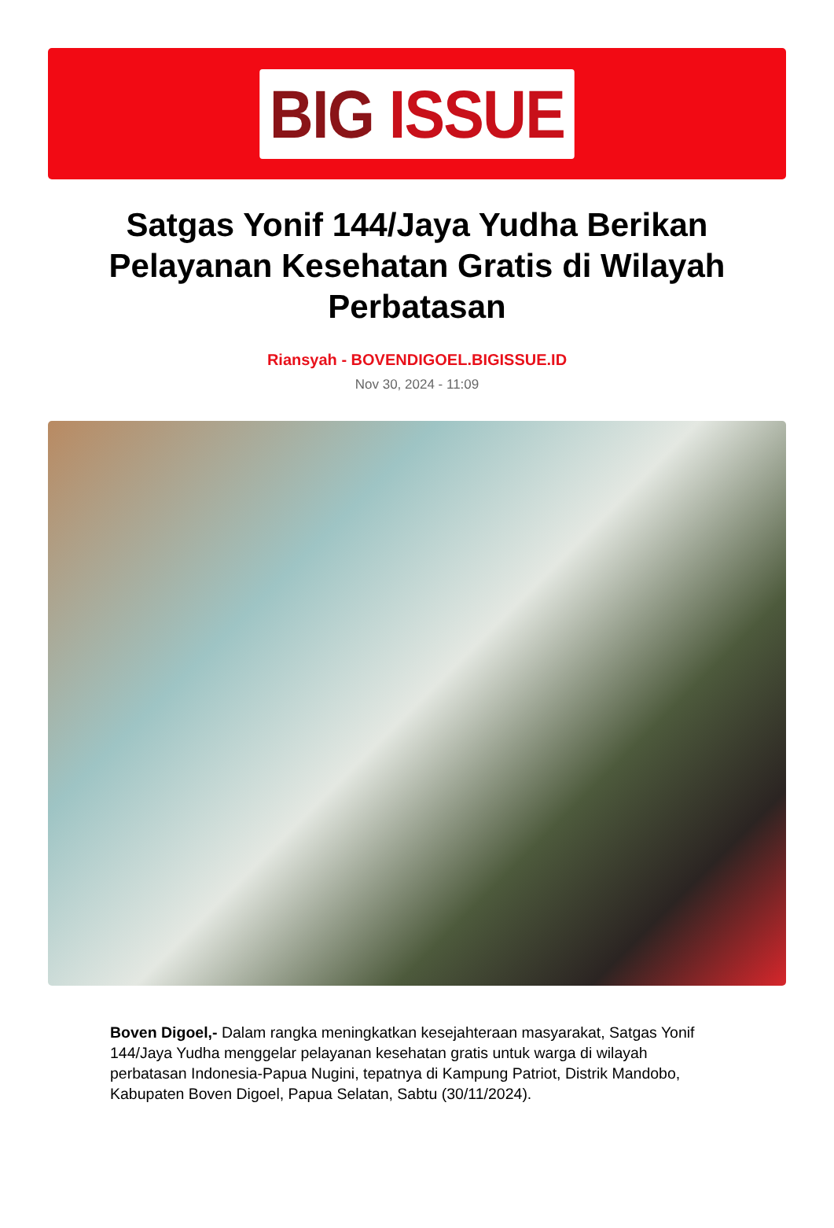BIG ISSUE
Satgas Yonif 144/Jaya Yudha Berikan Pelayanan Kesehatan Gratis di Wilayah Perbatasan
Riansyah - BOVENDIGOEL.BIGISSUE.ID
Nov 30, 2024 - 11:09
Boven Digoel,- Dalam rangka meningkatkan kesejahteraan masyarakat, Satgas Yonif 144/Jaya Yudha menggelar pelayanan kesehatan gratis untuk warga di wilayah perbatasan Indonesia-Papua Nugini, tepatnya di Kampung Patriot, Distrik Mandobo, Kabupaten Boven Digoel, Papua Selatan, Sabtu (30/11/2024).